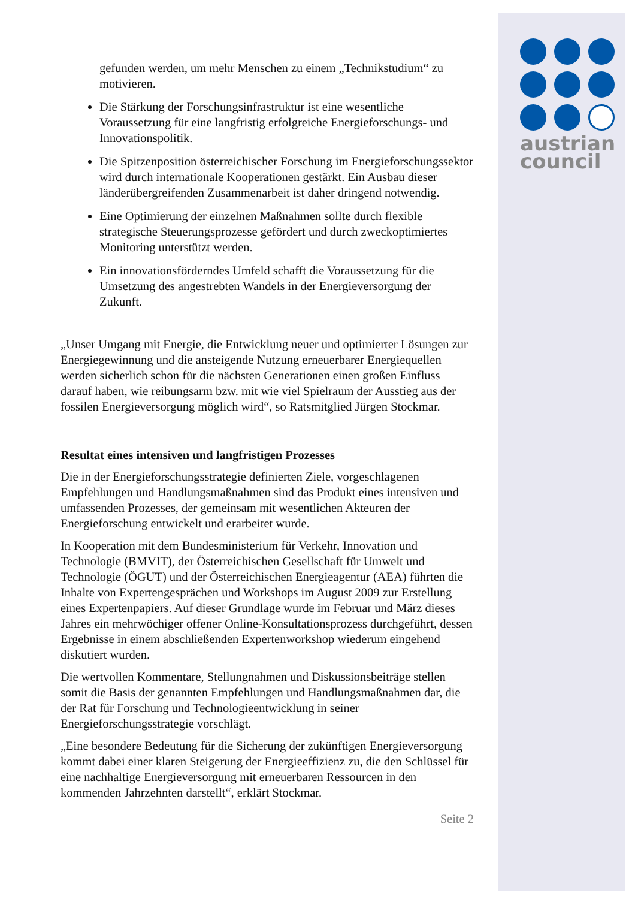austrian
council
gefunden werden, um mehr Menschen zu einem „Technikstudium“ zu motivieren.
Die Stärkung der Forschungsinfrastruktur ist eine wesentliche Voraussetzung für eine langfristig erfolgreiche Energieforschungs- und Innovationspolitik.
Die Spitzenposition österreichischer Forschung im Energie­forschungssektor wird durch internationale Kooperationen gestärkt. Ein Ausbau dieser länderübergreifenden Zusammenarbeit ist daher dringend notwendig.
Eine Optimierung der einzelnen Maßnahmen sollte durch flexible strategische Steuerungsprozesse gefördert und durch zweckopti­miertes Monitoring unterstützt werden.
Ein innovationsförderndes Umfeld schafft die Voraussetzung für die Umsetzung des angestrebten Wandels in der Energieversorgung der Zukunft.
„Unser Umgang mit Energie, die Entwicklung neuer und optimierter Lösungen zur Energiegewinnung und die ansteigende Nutzung erneuerbarer Energiequellen werden sicherlich schon für die nächsten Generationen einen großen Einfluss darauf haben, wie reibungsarm bzw. mit wie viel Spielraum der Ausstieg aus der fossilen Energieversorgung möglich wird“, so Ratsmitglied Jürgen Stockmar.
Resultat eines intensiven und langfristigen Prozesses
Die in der Energieforschungsstrategie definierten Ziele, vorgeschlagenen Empfehlungen und Handlungsmaßnahmen sind das Produkt eines intensiven und umfassenden Prozesses, der gemeinsam mit wesentlichen Akteuren der Energieforschung entwickelt und erarbeitet wurde.
In Kooperation mit dem Bundesministerium für Verkehr, Innovation und Technologie (BMVIT), der Österreichischen Gesellschaft für Umwelt und Technologie (ÖGUT) und der Österreichischen Energieagentur (AEA) führten die Inhalte von Expertengesprächen und Workshops im August 2009 zur Erstellung eines Expertenpapiers. Auf dieser Grundlage wurde im Februar und März dieses Jahres ein mehrwöchiger offener Online-Konsultationsprozess durchgeführt, dessen Ergebnisse in einem abschließenden Expertenworkshop wiederum eingehend diskutiert wurden.
Die wertvollen Kommentare, Stellungnahmen und Diskussionsbeiträge stellen somit die Basis der genannten Empfehlungen und Handlungs­maßnahmen dar, die der Rat für Forschung und Technologieentwicklung in seiner Energieforschungsstrategie vorschlägt.
„Eine besondere Bedeutung für die Sicherung der zukünftigen Energie­versorgung kommt dabei einer klaren Steigerung der Energieeffizienz zu, die den Schlüssel für eine nachhaltige Energieversorgung mit erneuerbaren Ressourcen in den kommenden Jahrzehnten darstellt“, erklärt Stockmar.
Seite 2